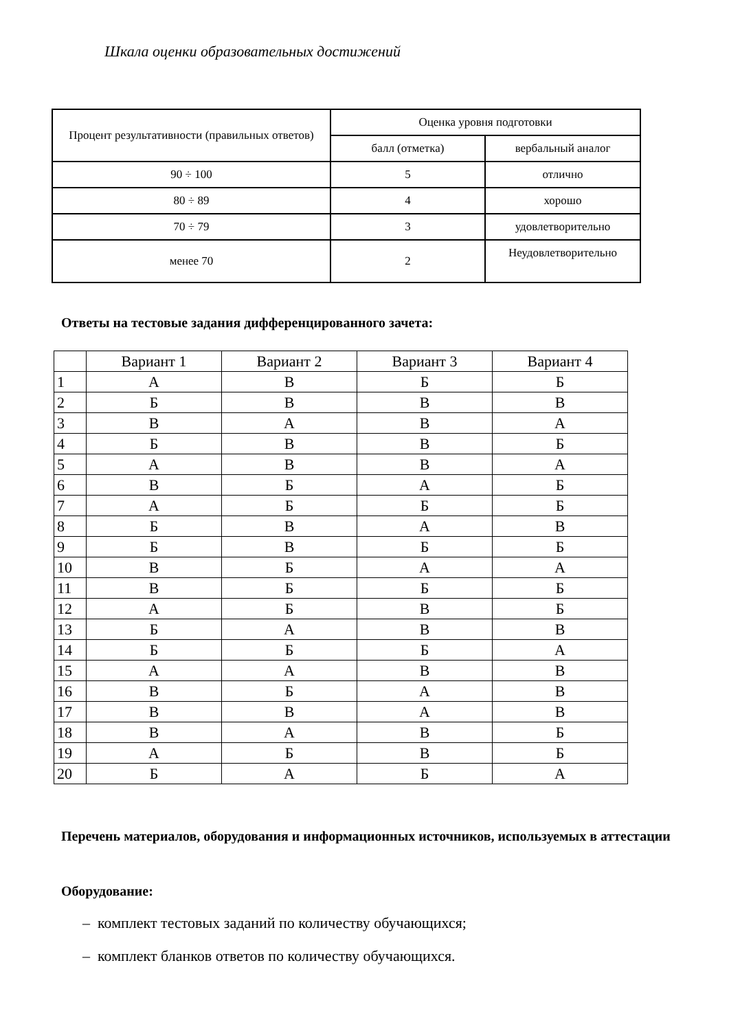Шкала оценки образовательных достижений
| Процент результативности (правильных ответов) | Оценка уровня подготовки | |
| | балл (отметка) | вербальный аналог |
| 90 ÷ 100 | 5 | отлично |
| 80 ÷ 89 | 4 | хорошо |
| 70 ÷ 79 | 3 | удовлетворительно |
| менее 70 | 2 | Неудовлетворительно |
Ответы на тестовые задания дифференцированного зачета:
| | Вариант 1 | Вариант 2 | Вариант 3 | Вариант 4 |
| 1 | А | В | Б | Б |
| 2 | Б | В | В | В |
| 3 | В | А | В | А |
| 4 | Б | В | В | Б |
| 5 | А | В | В | А |
| 6 | В | Б | А | Б |
| 7 | А | Б | Б | Б |
| 8 | Б | В | А | В |
| 9 | Б | В | Б | Б |
| 10 | В | Б | А | А |
| 11 | В | Б | Б | Б |
| 12 | А | Б | В | Б |
| 13 | Б | А | В | В |
| 14 | Б | Б | Б | А |
| 15 | А | А | В | В |
| 16 | В | Б | А | В |
| 17 | В | В | А | В |
| 18 | В | А | В | Б |
| 19 | А | Б | В | Б |
| 20 | Б | А | Б | А |
Перечень материалов, оборудования и информационных источников, используемых в аттестации
Оборудование:
– комплект тестовых заданий по количеству обучающихся;
– комплект бланков ответов по количеству обучающихся.